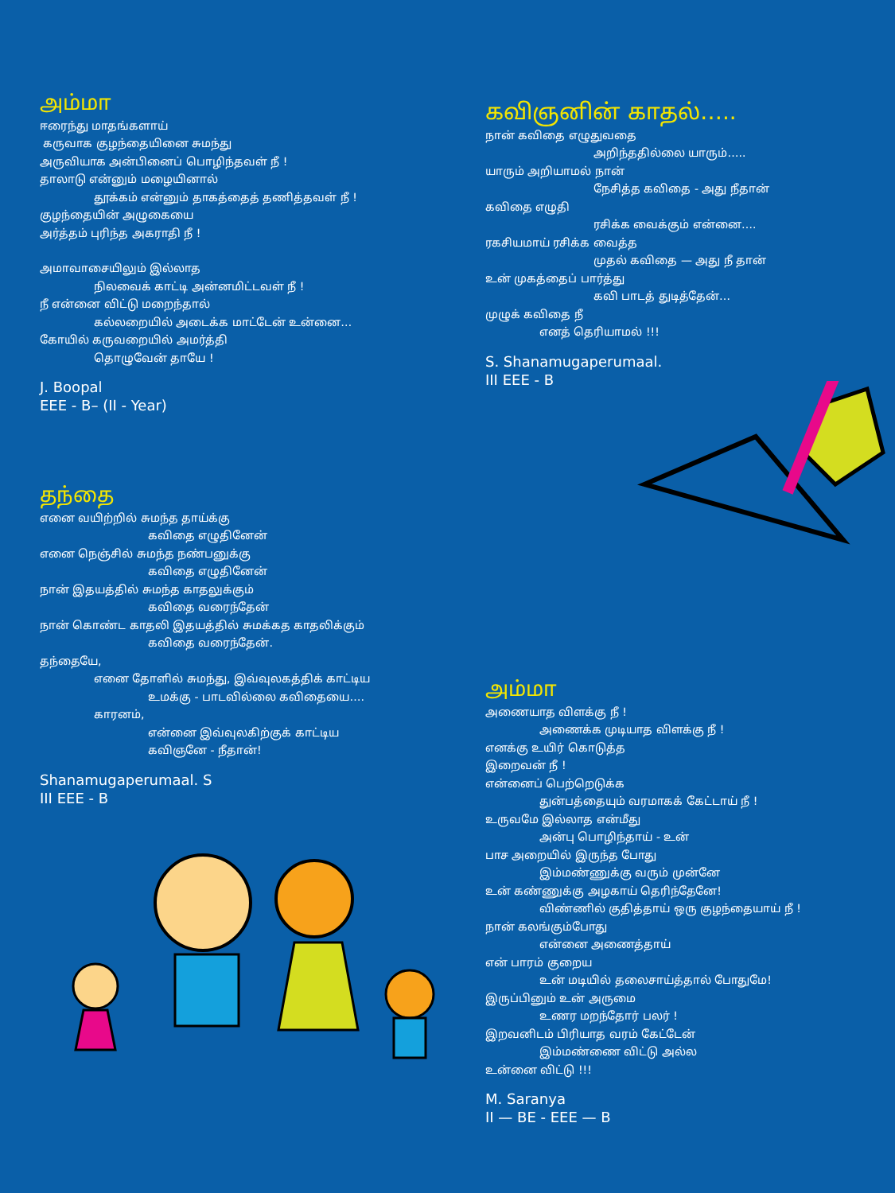அம்மா
ஈரைந்து மாதங்களாய்
கருவாக குழந்தையினை சுமந்து
அருவியாக அன்பினைப் பொழிந்தவள் நீ !
தாலாடு என்னும் மழையினால்
தூக்கம் என்னும் தாகத்தைத் தணித்தவள் நீ !
குழந்தையின் அழுகையை
அர்த்தம் புரிந்த அகராதி நீ !
அமாவாசையிலும் இல்லாத
நிலவைக் காட்டி அன்னமிட்டவள் நீ !
நீ என்னை விட்டு மறைந்தால்
கல்லறையில் அடைக்க மாட்டேன் உன்னை…
கோயில் கருவறையில் அமர்த்தி
தொழுவேன் தாயே !
J. Boopal
EEE - B– (II - Year)
தந்தை
எனை வயிற்றில் சுமந்த தாய்க்கு
கவிதை எழுதினேன்
எனை நெஞ்சில் சுமந்த நண்பனுக்கு
கவிதை எழுதினேன்
நான் இதயத்தில் சுமந்த காதலுக்கும்
கவிதை வரைந்தேன்
நான் கொண்ட காதலி இதயத்தில் சுமக்கத காதலிக்கும்
கவிதை வரைந்தேன்.
தந்தையே,
எனை தோளில் சுமந்து, இவ்வுலகத்திக் காட்டிய
உமக்கு - பாடவில்லை கவிதையை….
காரனம்,
என்னை இவ்வுலகிற்குக் காட்டிய
கவிஞனே - நீதான்!
Shanamugaperumaal. S
III EEE - B
கவிஞனின் காதல்…..
நான் கவிதை எழுதுவதை
அறிந்ததில்லை யாரும்…..
யாரும் அறியாமல் நான்
நேசித்த கவிதை - அது நீதான்
கவிதை எழுதி
ரசிக்க வைக்கும் என்னை….
ரகசியமாய் ரசிக்க வைத்த
முதல் கவிதை — அது நீ தான்
உன் முகத்தைப் பார்த்து
கவி பாடத் துடித்தேன்…
முழுக் கவிதை நீ
எனத் தெரியாமல் !!!
S. Shanamugaperumaal.
III EEE - B
அம்மா
அணையாத விளக்கு நீ !
அணைக்க முடியாத விளக்கு நீ !
எனக்கு உயிர் கொடுத்த
இறைவன் நீ !
என்னைப் பெற்றெடுக்க
துன்பத்தையும் வரமாகக் கேட்டாய் நீ !
உருவமே இல்லாத என்மீது
அன்பு பொழிந்தாய் - உன்
பாச அறையில் இருந்த போது
இம்மண்ணுக்கு வரும் முன்னே
உன் கண்ணுக்கு அழகாய் தெரிந்தேனே!
விண்ணில் குதித்தாய் ஒரு குழந்தையாய் நீ !
நான் கலங்கும்போது
என்னை அணைத்தாய்
என் பாரம் குறைய
உன் மடியில் தலைசாய்த்தால் போதுமே!
இருப்பினும் உன் அருமை
உணர மறந்தோர் பலர் !
இறவனிடம் பிரியாத வரம் கேட்டேன்
இம்மண்ணை விட்டு அல்ல
உன்னை விட்டு !!!
M. Saranya
II — BE - EEE — B